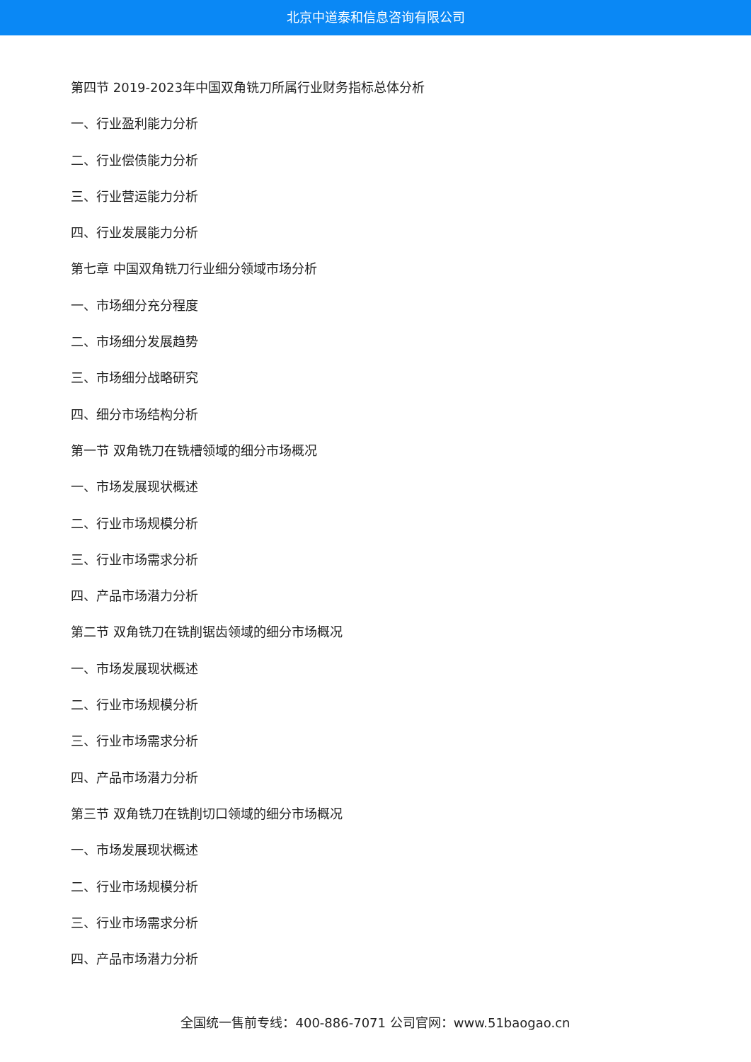北京中道泰和信息咨询有限公司
第四节 2019-2023年中国双角铣刀所属行业财务指标总体分析
一、行业盈利能力分析
二、行业偿债能力分析
三、行业营运能力分析
四、行业发展能力分析
第七章 中国双角铣刀行业细分领域市场分析
一、市场细分充分程度
二、市场细分发展趋势
三、市场细分战略研究
四、细分市场结构分析
第一节 双角铣刀在铣槽领域的细分市场概况
一、市场发展现状概述
二、行业市场规模分析
三、行业市场需求分析
四、产品市场潜力分析
第二节 双角铣刀在铣削锯齿领域的细分市场概况
一、市场发展现状概述
二、行业市场规模分析
三、行业市场需求分析
四、产品市场潜力分析
第三节 双角铣刀在铣削切口领域的细分市场概况
一、市场发展现状概述
二、行业市场规模分析
三、行业市场需求分析
四、产品市场潜力分析
全国统一售前专线：400-886-7071 公司官网：www.51baogao.cn